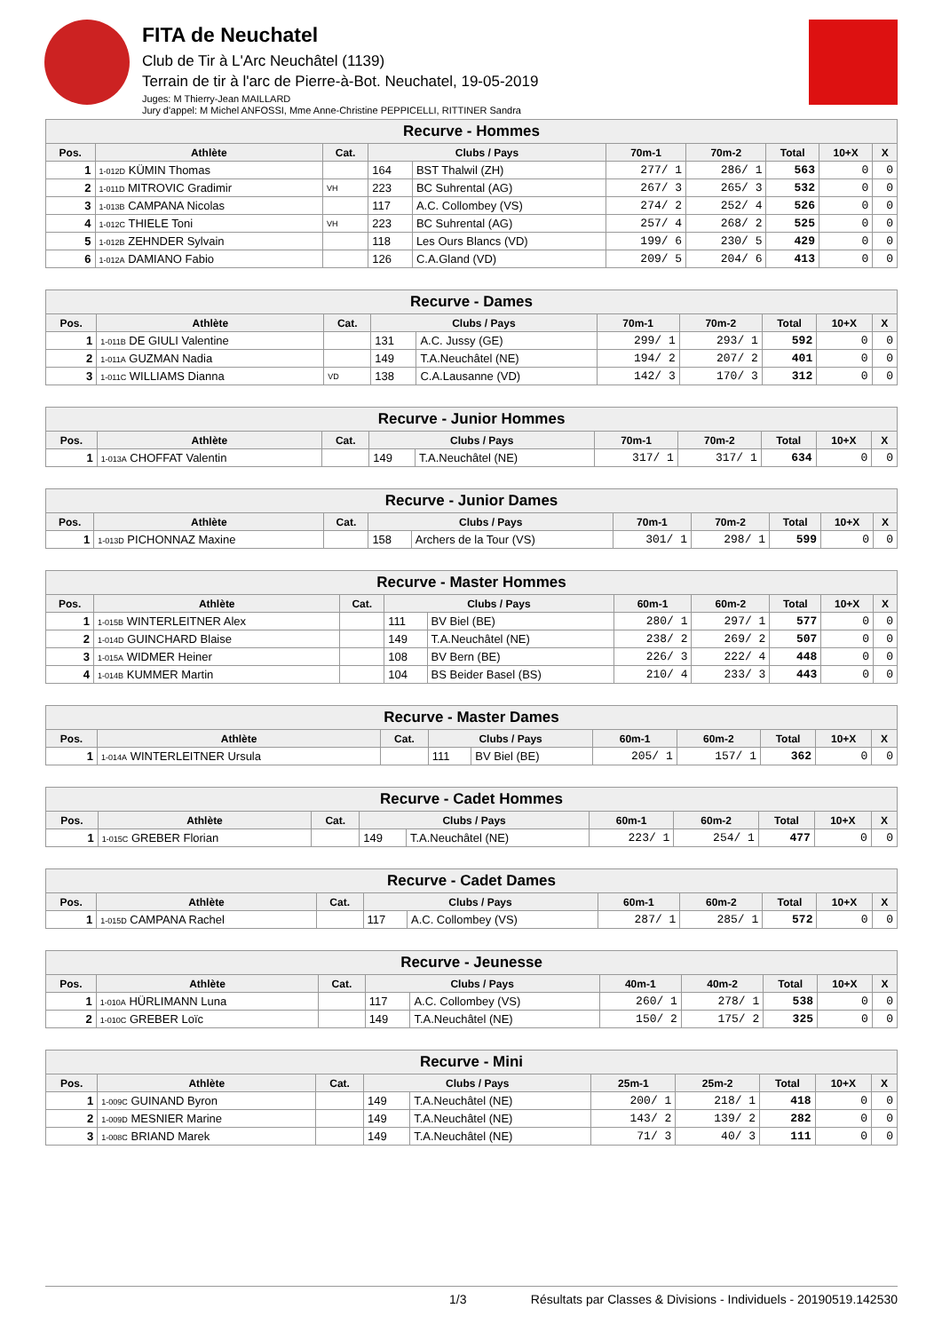FITA de Neuchatel
Club de Tir à L'Arc Neuchâtel (1139)
Terrain de tir à l'arc de Pierre-à-Bot. Neuchatel, 19-05-2019
Juges: M Thierry-Jean MAILLARD
Jury d'appel: M Michel ANFOSSI, Mme Anne-Christine PEPPICELLI, RITTINER Sandra
| Recurve - Hommes | | | | | | | | | |
| --- | --- | --- | --- | --- | --- | --- | --- | --- | --- |
| Pos. | Athlète | Cat. | Clubs / Pays | | 70m-1 | 70m-2 | Total | 10+X | X |
| 1 | 1-012D KÜMIN Thomas | | 164 | BST Thalwil (ZH) | 277/ 1 | 286/ 1 | 563 | 0 | 0 |
| 2 | 1-011D MITROVIC Gradimir | VH | 223 | BC Suhrental (AG) | 267/ 3 | 265/ 3 | 532 | 0 | 0 |
| 3 | 1-013B CAMPANA Nicolas | | 117 | A.C. Collombey (VS) | 274/ 2 | 252/ 4 | 526 | 0 | 0 |
| 4 | 1-012C THIELE Toni | VH | 223 | BC Suhrental (AG) | 257/ 4 | 268/ 2 | 525 | 0 | 0 |
| 5 | 1-012B ZEHNDER Sylvain | | 118 | Les Ours Blancs (VD) | 199/ 6 | 230/ 5 | 429 | 0 | 0 |
| 6 | 1-012A DAMIANO Fabio | | 126 | C.A.Gland (VD) | 209/ 5 | 204/ 6 | 413 | 0 | 0 |
| Recurve - Dames | | | | | | | | | |
| --- | --- | --- | --- | --- | --- | --- | --- | --- | --- |
| Pos. | Athlète | Cat. | Clubs / Pays | | 70m-1 | 70m-2 | Total | 10+X | X |
| 1 | 1-011B DE GIULI Valentine | | 131 | A.C. Jussy (GE) | 299/ 1 | 293/ 1 | 592 | 0 | 0 |
| 2 | 1-011A GUZMAN Nadia | | 149 | T.A.Neuchâtel (NE) | 194/ 2 | 207/ 2 | 401 | 0 | 0 |
| 3 | 1-011C WILLIAMS Dianna | VD | 138 | C.A.Lausanne (VD) | 142/ 3 | 170/ 3 | 312 | 0 | 0 |
| Recurve - Junior Hommes | | | | | | | | | |
| --- | --- | --- | --- | --- | --- | --- | --- | --- | --- |
| Pos. | Athlète | Cat. | Clubs / Pays | | 70m-1 | 70m-2 | Total | 10+X | X |
| 1 | 1-013A CHOFFAT Valentin | | 149 | T.A.Neuchâtel (NE) | 317/ 1 | 317/ 1 | 634 | 0 | 0 |
| Recurve - Junior Dames | | | | | | | | | |
| --- | --- | --- | --- | --- | --- | --- | --- | --- | --- |
| Pos. | Athlète | Cat. | Clubs / Pays | | 70m-1 | 70m-2 | Total | 10+X | X |
| 1 | 1-013D PICHONNAZ Maxine | | 158 | Archers de la Tour (VS) | 301/ 1 | 298/ 1 | 599 | 0 | 0 |
| Recurve - Master Hommes | | | | | | | | | |
| --- | --- | --- | --- | --- | --- | --- | --- | --- | --- |
| Pos. | Athlète | Cat. | Clubs / Pays | | 60m-1 | 60m-2 | Total | 10+X | X |
| 1 | 1-015B WINTERLEITNER Alex | | 111 | BV Biel (BE) | 280/ 1 | 297/ 1 | 577 | 0 | 0 |
| 2 | 1-014D GUINCHARD Blaise | | 149 | T.A.Neuchâtel (NE) | 238/ 2 | 269/ 2 | 507 | 0 | 0 |
| 3 | 1-015A WIDMER Heiner | | 108 | BV Bern (BE) | 226/ 3 | 222/ 4 | 448 | 0 | 0 |
| 4 | 1-014B KUMMER Martin | | 104 | BS Beider Basel (BS) | 210/ 4 | 233/ 3 | 443 | 0 | 0 |
| Recurve - Master Dames | | | | | | | | | |
| --- | --- | --- | --- | --- | --- | --- | --- | --- | --- |
| Pos. | Athlète | Cat. | Clubs / Pays | | 60m-1 | 60m-2 | Total | 10+X | X |
| 1 | 1-014A WINTERLEITNER Ursula | | 111 | BV Biel (BE) | 205/ 1 | 157/ 1 | 362 | 0 | 0 |
| Recurve - Cadet Hommes | | | | | | | | | |
| --- | --- | --- | --- | --- | --- | --- | --- | --- | --- |
| Pos. | Athlète | Cat. | Clubs / Pays | | 60m-1 | 60m-2 | Total | 10+X | X |
| 1 | 1-015C GREBER Florian | | 149 | T.A.Neuchâtel (NE) | 223/ 1 | 254/ 1 | 477 | 0 | 0 |
| Recurve - Cadet Dames | | | | | | | | | |
| --- | --- | --- | --- | --- | --- | --- | --- | --- | --- |
| Pos. | Athlète | Cat. | Clubs / Pays | | 60m-1 | 60m-2 | Total | 10+X | X |
| 1 | 1-015D CAMPANA Rachel | | 117 | A.C. Collombey (VS) | 287/ 1 | 285/ 1 | 572 | 0 | 0 |
| Recurve - Jeunesse | | | | | | | | | |
| --- | --- | --- | --- | --- | --- | --- | --- | --- | --- |
| Pos. | Athlète | Cat. | Clubs / Pays | | 40m-1 | 40m-2 | Total | 10+X | X |
| 1 | 1-010A HÜRLIMANN Luna | | 117 | A.C. Collombey (VS) | 260/ 1 | 278/ 1 | 538 | 0 | 0 |
| 2 | 1-010C GREBER Loïc | | 149 | T.A.Neuchâtel (NE) | 150/ 2 | 175/ 2 | 325 | 0 | 0 |
| Recurve - Mini | | | | | | | | | |
| --- | --- | --- | --- | --- | --- | --- | --- | --- | --- |
| Pos. | Athlète | Cat. | Clubs / Pays | | 25m-1 | 25m-2 | Total | 10+X | X |
| 1 | 1-009C GUINAND Byron | | 149 | T.A.Neuchâtel (NE) | 200/ 1 | 218/ 1 | 418 | 0 | 0 |
| 2 | 1-009D MESNIER Marine | | 149 | T.A.Neuchâtel (NE) | 143/ 2 | 139/ 2 | 282 | 0 | 0 |
| 3 | 1-008C BRIAND Marek | | 149 | T.A.Neuchâtel (NE) | 71/ 3 | 40/ 3 | 111 | 0 | 0 |
1/3 Résultats par Classes & Divisions - Individuels - 20190519.142530